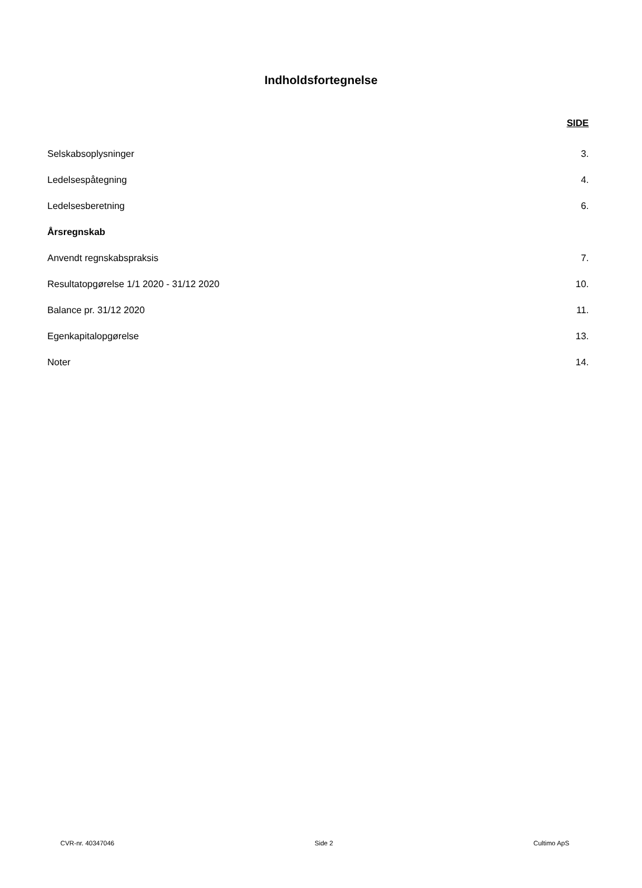Indholdsfortegnelse
SIDE
Selskabsoplysninger 3.
Ledelsespåtegning 4.
Ledelsesberetning 6.
Årsregnskab
Anvendt regnskabspraksis 7.
Resultatopgørelse 1/1 2020 - 31/12 2020 10.
Balance pr. 31/12 2020 11.
Egenkapitalopgørelse 13.
Noter 14.
CVR-nr. 40347046 Side 2 Cultimo ApS